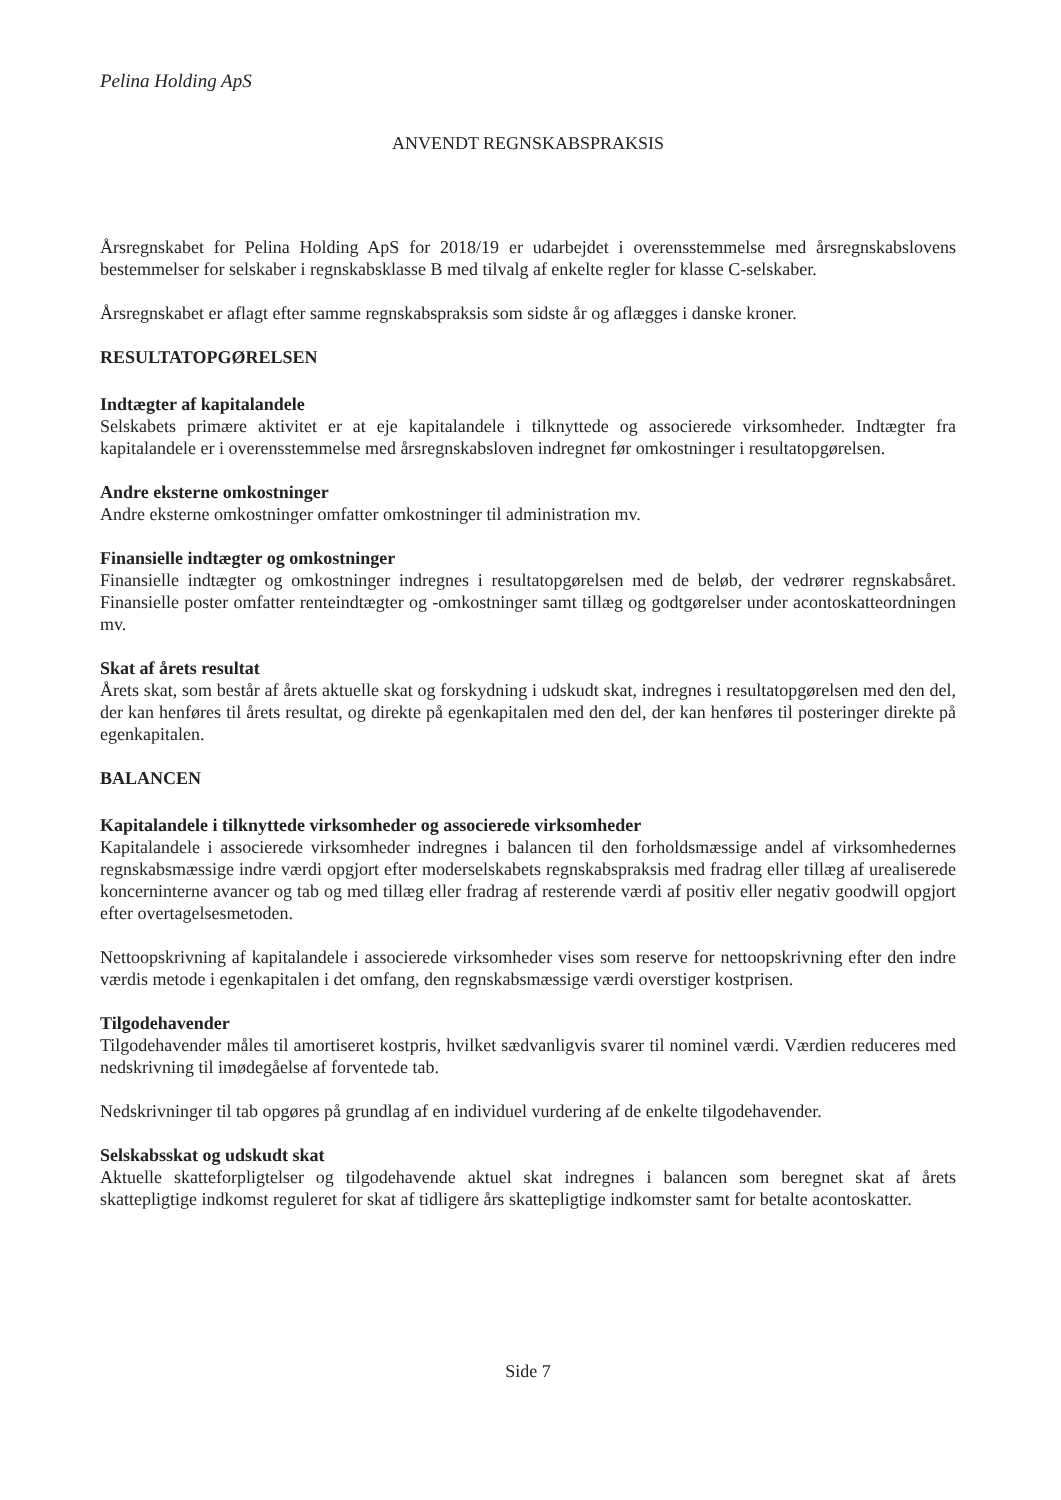Pelina Holding ApS
ANVENDT REGNSKABSPRAKSIS
Årsregnskabet for Pelina Holding ApS for 2018/19 er udarbejdet i overensstemmelse med årsregnskabslovens bestemmelser for selskaber i regnskabsklasse B med tilvalg af enkelte regler for klasse C-selskaber.
Årsregnskabet er aflagt efter samme regnskabspraksis som sidste år og aflægges i danske kroner.
RESULTATOPGØRELSEN
Indtægter af kapitalandele
Selskabets primære aktivitet er at eje kapitalandele i tilknyttede og associerede virksomheder. Indtægter fra kapitalandele er i overensstemmelse med årsregnskabsloven indregnet før omkostninger i resultatopgørelsen.
Andre eksterne omkostninger
Andre eksterne omkostninger omfatter omkostninger til administration mv.
Finansielle indtægter og omkostninger
Finansielle indtægter og omkostninger indregnes i resultatopgørelsen med de beløb, der vedrører regnskabsåret. Finansielle poster omfatter renteindtægter og -omkostninger samt tillæg og godtgørelser under acontoskatteordningen mv.
Skat af årets resultat
Årets skat, som består af årets aktuelle skat og forskydning i udskudt skat, indregnes i resultatopgørelsen med den del, der kan henføres til årets resultat, og direkte på egenkapitalen med den del, der kan henføres til posteringer direkte på egenkapitalen.
BALANCEN
Kapitalandele i tilknyttede virksomheder og associerede virksomheder
Kapitalandele i associerede virksomheder indregnes i balancen til den forholdsmæssige andel af virksomhedernes regnskabsmæssige indre værdi opgjort efter moderselskabets regnskabspraksis med fradrag eller tillæg af urealiserede koncerninterne avancer og tab og med tillæg eller fradrag af resterende værdi af positiv eller negativ goodwill opgjort efter overtagelsesmetoden.
Nettoopskrivning af kapitalandele i associerede virksomheder vises som reserve for nettoopskrivning efter den indre værdis metode i egenkapitalen i det omfang, den regnskabsmæssige værdi overstiger kostprisen.
Tilgodehavender
Tilgodehavender måles til amortiseret kostpris, hvilket sædvanligvis svarer til nominel værdi. Værdien reduceres med nedskrivning til imødegåelse af forventede tab.
Nedskrivninger til tab opgøres på grundlag af en individuel vurdering af de enkelte tilgodehavender.
Selskabsskat og udskudt skat
Aktuelle skatteforpligtelser og tilgodehavende aktuel skat indregnes i balancen som beregnet skat af årets skattepligtige indkomst reguleret for skat af tidligere års skattepligtige indkomster samt for betalte acontoskatter.
Side 7